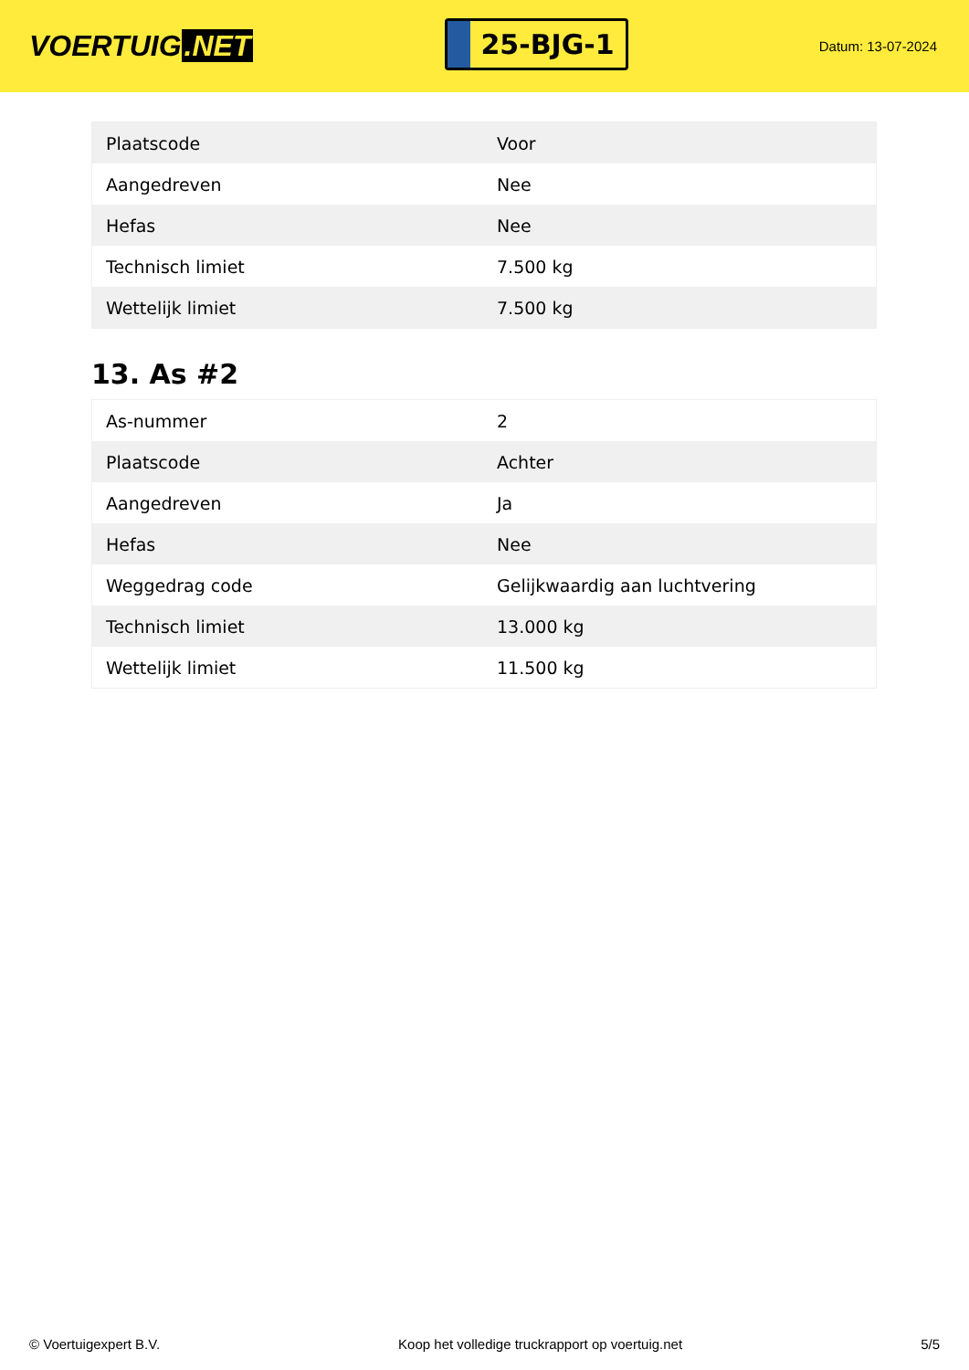VOERTUIG.NET
25-BJG-1
Datum: 13-07-2024
| Plaatscode | Voor |
| Aangedreven | Nee |
| Hefas | Nee |
| Technisch limiet | 7.500 kg |
| Wettelijk limiet | 7.500 kg |
13. As #2
| As-nummer | 2 |
| Plaatscode | Achter |
| Aangedreven | Ja |
| Hefas | Nee |
| Weggedrag code | Gelijkwaardig aan luchtvering |
| Technisch limiet | 13.000 kg |
| Wettelijk limiet | 11.500 kg |
© Voertuigexpert B.V. Koop het volledige truckrapport op voertuig.net 5/5